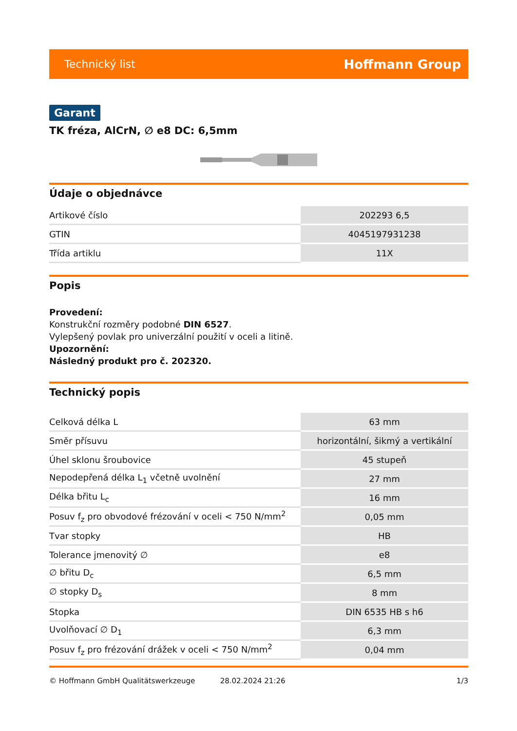Technický list Hoffmann Group
Garant
TK fréza, AlCrN, ∅ e8 DC: 6,5mm
Údaje o objednávce
| Artikové číslo | 202293 6,5 |
| GTIN | 4045197931238 |
| Třída artiklu | 11X |
Popis
Provedení:
Konstrukční rozměry podobné DIN 6527.
Vylepšený povlak pro univerzální použití v oceli a litině.
Upozornění:
Následný produkt pro č. 202320.
Technický popis
| Celková délka L | 63 mm |
| Směr přísuvu | horizontální, šikmý a vertikální |
| Úhel sklonu šroubovice | 45 stupeň |
| Nepodepřená délka L<sub>1</sub> včetně uvolnění | 27 mm |
| Délka břitu L<sub>c</sub> | 16 mm |
| Posuv f<sub>z</sub> pro obvodové frézování v oceli < 750 N/mm<sup>2</sup> | 0,05 mm |
| Tvar stopky | HB |
| Tolerance jmenovitý ∅ | e8 |
| ∅ břitu D<sub>c</sub> | 6,5 mm |
| ∅ stopky D<sub>s</sub> | 8 mm |
| Stopka | DIN 6535 HB s h6 |
| Uvolňovací ∅ D<sub>1</sub> | 6,3 mm |
| Posuv f<sub>z</sub> pro frézování drážek v oceli < 750 N/mm<sup>2</sup> | 0,04 mm |
© Hoffmann GmbH Qualitätswerkzeuge 28.02.2024 21:26 1/3